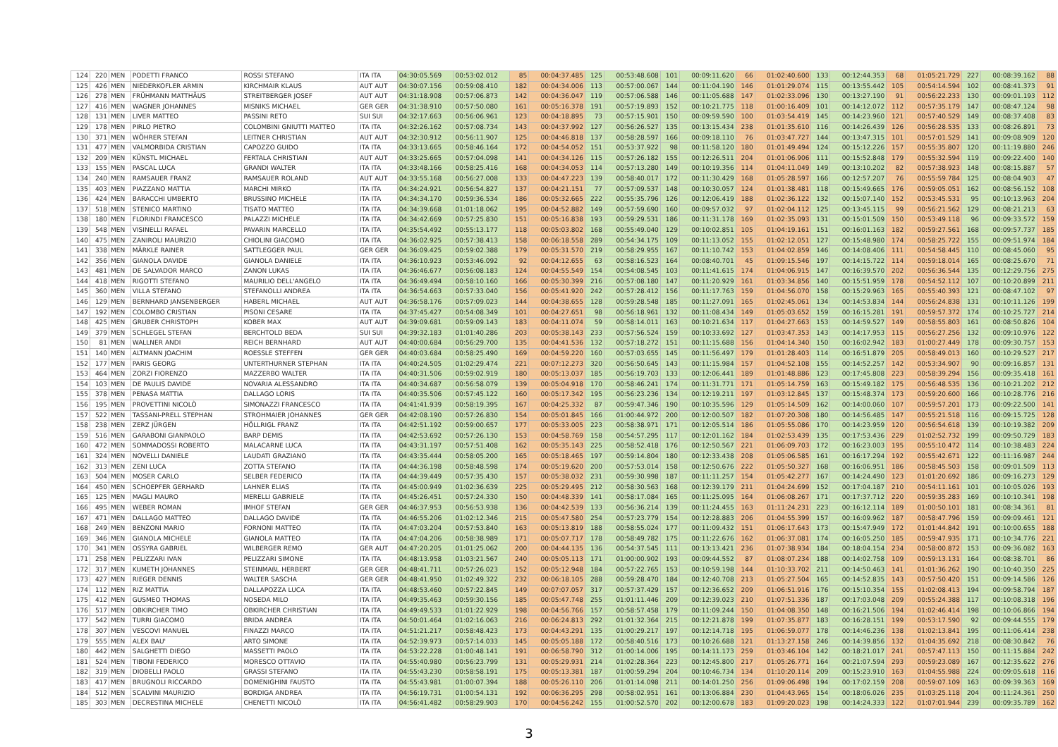| 124 | 220 | MEN | PODETTI FRANCO | ROSSI STEFANO | ITA ITA | 04:30:05.569 | 00:53:02.012 | 85 | 00:04:37.485 | 125 | 00:53:48.608 | 101 | 00:09:11.620 | 66 | 01:02:40.600 | 133 | 00:12:44.353 | 68 | 01:05:21.729 | 227 | 00:08:39.162 | 88 |
| 125 | 426 | MEN | NIEDERKOFLER ARMIN | KIRCHMAIR KLAUS | AUT AUT | 04:30:07.156 | 00:59:08.410 | 182 | 00:04:34.006 | 113 | 00:57:00.067 | 144 | 00:11:04.190 | 146 | 01:01:29.074 | 115 | 00:13:55.442 | 105 | 00:54:14.594 | 102 | 00:08:41.373 | 91 |
| 126 | 278 | MEN | FRÜHMANN MATTHÄUS | STREITBERGER JOSEF | AUT AUT | 04:31:18.908 | 00:57:06.873 | 142 | 00:04:36.047 | 119 | 00:57:06.588 | 146 | 00:11:05.688 | 147 | 01:02:33.096 | 130 | 00:13:27.190 | 91 | 00:56:22.233 | 130 | 00:09:01.193 | 112 |
| 127 | 416 | MEN | WAGNER JOHANNES | MISNIKS MICHAEL | GER GER | 04:31:38.910 | 00:57:50.080 | 161 | 00:05:16.378 | 191 | 00:57:19.893 | 152 | 00:10:21.775 | 118 | 01:00:16.409 | 101 | 00:14:12.072 | 112 | 00:57:35.179 | 147 | 00:08:47.124 | 98 |
| 128 | 131 | MEN | LIVER MATTEO | PASSINI RETO | SUI SUI | 04:32:17.663 | 00:56:06.961 | 123 | 00:04:18.895 | 73 | 00:57:15.901 | 150 | 00:09:59.590 | 100 | 01:03:54.419 | 145 | 00:14:23.960 | 121 | 00:57:40.529 | 149 | 00:08:37.408 | 83 |
| 129 | 178 | MEN | PIRLO PIETRO | COLOMBINI GNIUTTI MATTEO | ITA ITA | 04:32:26.162 | 00:57:08.734 | 143 | 00:04:37.992 | 127 | 00:56:26.527 | 135 | 00:13:15.434 | 238 | 01:01:35.610 | 116 | 00:14:26.439 | 126 | 00:56:28.535 | 133 | 00:08:26.891 | 73 |
| 130 | 371 | MEN | WÖHRER STEFAN | LEITNER CHRISTIAN | AUT AUT | 04:32:30.912 | 00:56:11.907 | 125 | 00:04:46.818 | 137 | 00:58:28.597 | 166 | 00:09:18.110 | 76 | 01:03:47.727 | 144 | 00:13:47.315 | 101 | 00:57:01.529 | 141 | 00:09:08.909 | 120 |
| 131 | 477 | MEN | VALMORBIDA CRISTIAN | CAPOZZO GUIDO | ITA ITA | 04:33:13.665 | 00:58:46.164 | 172 | 00:04:54.052 | 151 | 00:53:37.922 | 98 | 00:11:58.120 | 180 | 01:01:49.494 | 124 | 00:15:12.226 | 157 | 00:55:35.807 | 120 | 00:11:19.880 | 246 |
| 132 | 209 | MEN | KÜNSTL MICHAEL | FERTALA CHRISTIAN | AUT AUT | 04:33:25.665 | 00:57:04.098 | 141 | 00:04:34.126 | 115 | 00:57:26.182 | 155 | 00:12:26.511 | 204 | 01:01:06.906 | 111 | 00:15:52.848 | 179 | 00:55:32.594 | 119 | 00:09:22.400 | 140 |
| 133 | 155 | MEN | PASCAL LUCA | GRANDI WALTER | ITA ITA | 04:33:48.166 | 00:58:25.416 | 168 | 00:04:34.053 | 114 | 00:57:13.280 | 149 | 00:10:19.356 | 114 | 01:04:11.049 | 149 | 00:13:10.202 | 82 | 00:57:38.923 | 148 | 00:08:15.887 | 57 |
| 134 | 240 | MEN | RAMSAUER FRANZ | RAMSAUER ROLAND | AUT AUT | 04:33:55.168 | 00:56:27.008 | 133 | 00:04:47.223 | 139 | 00:58:40.017 | 172 | 00:11:30.429 | 168 | 01:05:28.597 | 166 | 00:12:57.207 | 76 | 00:55:59.784 | 125 | 00:08:04.903 | 47 |
| 135 | 403 | MEN | PIAZZANO MATTIA | MARCHI MIRKO | ITA ITA | 04:34:24.921 | 00:56:54.827 | 137 | 00:04:21.151 | 77 | 00:57:09.537 | 148 | 00:10:30.057 | 124 | 01:01:38.481 | 118 | 00:15:49.665 | 176 | 00:59:05.051 | 162 | 00:08:56.152 | 108 |
| 136 | 424 | MEN | BARACCHI UMBERTO | BRUSSINO MICHELE | ITA ITA | 04:34:34.170 | 00:59:36.534 | 186 | 00:05:32.665 | 222 | 00:55:35.796 | 126 | 00:12:06.419 | 188 | 01:02:36.122 | 132 | 00:15:07.140 | 152 | 00:53:45.531 | 95 | 00:10:13.963 | 204 |
| 137 | 518 | MEN | STENICO MARTINO | TISATO MATTEO | ITA ITA | 04:34:39.668 | 01:01:18.062 | 195 | 00:04:52.882 | 149 | 00:57:59.690 | 160 | 00:09:57.032 | 97 | 01:02:04.112 | 125 | 00:13:45.115 | 99 | 00:56:21.562 | 129 | 00:08:21.213 | 63 |
| 138 | 180 | MEN | FLORINDI FRANCESCO | PALAZZI MICHELE | ITA ITA | 04:34:42.669 | 00:57:25.830 | 151 | 00:05:16.838 | 193 | 00:59:29.531 | 186 | 00:11:31.178 | 169 | 01:02:35.093 | 131 | 00:15:01.509 | 150 | 00:53:49.118 | 96 | 00:09:33.572 | 159 |
| 139 | 548 | MEN | VISINELLI RAFAEL | PAVARIN MARCELLO | ITA ITA | 04:35:54.492 | 00:55:13.177 | 118 | 00:05:03.802 | 168 | 00:55:49.040 | 129 | 00:10:02.851 | 105 | 01:04:19.161 | 151 | 00:16:01.163 | 182 | 00:59:27.561 | 168 | 00:09:57.737 | 185 |
| 140 | 475 | MEN | ZANIROLI MAURIZIO | CHIOLINI GIACOMO | ITA ITA | 04:36:02.925 | 00:57:38.413 | 158 | 00:06:18.558 | 289 | 00:54:34.175 | 109 | 00:11:13.052 | 155 | 01:02:12.051 | 127 | 00:15:48.980 | 174 | 00:58:25.722 | 155 | 00:09:51.974 | 184 |
| 141 | 338 | MEN | MÄRKLE RAINER | SATTLEGGER PAUL | GER GER | 04:36:09.425 | 00:59:02.388 | 179 | 00:05:31.570 | 219 | 00:58:29.955 | 167 | 00:11:10.742 | 153 | 01:04:02.859 | 146 | 00:14:08.406 | 111 | 00:54:58.445 | 110 | 00:08:45.060 | 95 |
| 142 | 356 | MEN | GIANOLA DAVIDE | GIANOLA DANIELE | ITA ITA | 04:36:10.923 | 00:53:46.092 | 92 | 00:04:12.655 | 63 | 00:58:16.523 | 164 | 00:08:40.701 | 45 | 01:09:15.546 | 197 | 00:14:15.722 | 114 | 00:59:18.014 | 165 | 00:08:25.670 | 71 |
| 143 | 481 | MEN | DE SALVADOR MARCO | ZANON LUKAS | ITA ITA | 04:36:46.677 | 00:56:08.183 | 124 | 00:04:55.549 | 154 | 00:54:08.545 | 103 | 00:11:41.615 | 174 | 01:04:06.915 | 147 | 00:16:39.570 | 202 | 00:56:36.544 | 135 | 00:12:29.756 | 275 |
| 144 | 418 | MEN | RIGOTTI STEFANO | MAURILIO DELL'ANGELO | ITA ITA | 04:36:49.494 | 00:58:10.160 | 166 | 00:05:30.399 | 216 | 00:57:08.180 | 147 | 00:11:20.929 | 161 | 01:03:34.856 | 140 | 00:15:51.959 | 178 | 00:54:52.112 | 107 | 00:10:20.899 | 211 |
| 145 | 360 | MEN | VILLA STEFANO | STEFANOLLI ANDREA | ITA ITA | 04:36:54.663 | 00:57:33.040 | 156 | 00:05:41.920 | 242 | 00:57:28.412 | 156 | 00:11:17.763 | 159 | 01:04:56.070 | 158 | 00:15:29.963 | 165 | 00:55:40.393 | 121 | 00:08:47.102 | 97 |
| 146 | 129 | MEN | BERNHARD JANSENBERGER | HABERL MICHAEL | AUT AUT | 04:36:58.176 | 00:57:09.023 | 144 | 00:04:38.655 | 128 | 00:59:28.548 | 185 | 00:11:27.091 | 165 | 01:02:45.061 | 134 | 00:14:53.834 | 144 | 00:56:24.838 | 131 | 00:10:11.126 | 199 |
| 147 | 192 | MEN | COLOMBO CRISTIAN | PISONI CESARE | ITA ITA | 04:37:45.427 | 00:54:08.349 | 101 | 00:04:27.651 | 98 | 00:56:18.961 | 132 | 00:11:08.434 | 149 | 01:05:03.652 | 159 | 00:16:15.281 | 191 | 00:59:57.372 | 174 | 00:10:25.727 | 214 |
| 148 | 425 | MEN | GRUBER CHRISTOPH | KOBER MAX | AUT AUT | 04:39:09.681 | 00:59:09.143 | 183 | 00:04:11.074 | 59 | 00:58:14.011 | 163 | 00:10:21.634 | 117 | 01:04:27.663 | 153 | 00:14:59.527 | 149 | 00:58:55.803 | 161 | 00:08:50.826 | 104 |
| 149 | 379 | MEN | SCHLEGEL STEFAN | BERCHTOLD BEDA | SUI SUI | 04:39:32.183 | 01:01:40.286 | 203 | 00:05:38.143 | 233 | 00:57:56.524 | 159 | 00:10:33.692 | 127 | 01:03:47.353 | 143 | 00:14:17.953 | 115 | 00:56:27.256 | 132 | 00:09:10.976 | 122 |
| 150 | 81 | MEN | WALLNER ANDI | REICH BERNHARD | AUT AUT | 04:40:00.684 | 00:56:29.700 | 135 | 00:04:41.536 | 132 | 00:57:18.272 | 151 | 00:11:15.688 | 156 | 01:04:14.340 | 150 | 00:16:02.942 | 183 | 01:00:27.449 | 178 | 00:09:30.757 | 153 |
| 151 | 140 | MEN | ALTMANN JOACHIM | ROESSLE STEFFEN | GER GER | 04:40:03.684 | 00:58:25.490 | 169 | 00:04:59.220 | 160 | 00:57:03.655 | 145 | 00:11:56.497 | 179 | 01:01:28.403 | 114 | 00:16:51.879 | 205 | 00:58:49.013 | 160 | 00:10:29.527 | 217 |
| 152 | 177 | MEN | PARIS GEORG | UNTERTHURNER STEPHAN | ITA ITA | 04:40:24.505 | 01:02:29.474 | 221 | 00:07:12.273 | 320 | 00:56:50.645 | 143 | 00:11:15.984 | 157 | 01:04:52.108 | 155 | 00:14:52.257 | 142 | 00:53:34.907 | 90 | 00:09:16.857 | 131 |
| 153 | 464 | MEN | ZORZI FIORENZO | MAZZERBO WALTER | ITA ITA | 04:40:31.506 | 00:59:02.919 | 180 | 00:05:13.037 | 185 | 00:56:19.703 | 133 | 00:12:06.441 | 189 | 01:01:48.886 | 123 | 00:17:45.808 | 223 | 00:58:39.294 | 156 | 00:09:35.418 | 161 |
| 154 | 103 | MEN | DE PAULIS DAVIDE | NOVARIA ALESSANDRO | ITA ITA | 04:40:34.687 | 00:56:58.079 | 139 | 00:05:04.918 | 170 | 00:58:46.241 | 174 | 00:11:31.771 | 171 | 01:05:14.759 | 163 | 00:15:49.182 | 175 | 00:56:48.535 | 136 | 00:10:21.202 | 212 |
| 155 | 378 | MEN | PENASA MATTIA | DALLAGO LORIS | ITA ITA | 04:40:35.506 | 00:57:45.122 | 160 | 00:05:17.342 | 195 | 00:56:23.236 | 134 | 00:12:19.211 | 197 | 01:03:12.845 | 137 | 00:15:48.374 | 173 | 00:59:20.600 | 166 | 00:10:28.776 | 216 |
| 156 | 195 | MEN | PROVETTINI NICOLÒ | SIMONAZZI FRANCESCO | ITA ITA | 04:41:41.939 | 00:58:19.395 | 167 | 00:04:25.332 | 87 | 00:59:47.346 | 190 | 00:10:35.596 | 129 | 01:05:14.509 | 162 | 00:14:00.060 | 107 | 00:59:57.201 | 173 | 00:09:22.500 | 141 |
| 157 | 522 | MEN | TASSANI-PRELL STEPHAN | STROHMAIER JOHANNES | GER GER | 04:42:08.190 | 00:57:26.830 | 154 | 00:05:01.845 | 166 | 01:00:44.972 | 200 | 00:12:00.507 | 182 | 01:07:20.308 | 180 | 00:14:56.485 | 147 | 00:55:21.518 | 116 | 00:09:15.725 | 128 |
| 158 | 238 | MEN | ZERZ JÜRGEN | HÖLLRIGL FRANZ | ITA ITA | 04:42:51.192 | 00:59:00.657 | 177 | 00:05:33.005 | 223 | 00:58:38.971 | 171 | 00:12:05.514 | 186 | 01:05:55.086 | 170 | 00:14:23.959 | 120 | 00:56:54.618 | 139 | 00:10:19.382 | 209 |
| 159 | 516 | MEN | GARABONI GIANPAOLO | BARP DEMIS | ITA ITA | 04:42:53.692 | 00:57:26.130 | 153 | 00:04:58.769 | 158 | 00:54:57.295 | 117 | 00:12:01.162 | 184 | 01:02:53.439 | 135 | 00:17:53.436 | 229 | 01:02:52.732 | 199 | 00:09:50.729 | 183 |
| 160 | 472 | MEN | SOMMADOSSI ROBERTO | MALACARNE LUCA | ITA ITA | 04:43:31.197 | 00:57:51.408 | 162 | 00:05:35.143 | 225 | 00:58:52.418 | 176 | 00:12:50.567 | 221 | 01:06:09.703 | 172 | 00:16:23.003 | 195 | 00:55:10.472 | 114 | 00:10:38.483 | 224 |
| 161 | 324 | MEN | NOVELLI DANIELE | LAUDATI GRAZIANO | ITA ITA | 04:43:35.444 | 00:58:05.200 | 165 | 00:05:18.465 | 197 | 00:59:14.804 | 180 | 00:12:33.438 | 208 | 01:05:06.585 | 161 | 00:16:17.294 | 192 | 00:55:42.671 | 122 | 00:11:16.987 | 244 |
| 162 | 313 | MEN | ZENI LUCA | ZOTTA STEFANO | ITA ITA | 04:44:36.198 | 00:58:48.598 | 174 | 00:05:19.620 | 200 | 00:57:53.014 | 158 | 00:12:50.676 | 222 | 01:05:50.327 | 168 | 00:16:06.951 | 186 | 00:58:45.503 | 158 | 00:09:01.509 | 113 |
| 163 | 504 | MEN | MOSER CARLO | SELBER FEDERICO | ITA ITA | 04:44:39.449 | 00:57:35.430 | 157 | 00:05:38.032 | 231 | 00:59:30.998 | 187 | 00:11:11.257 | 154 | 01:05:42.277 | 167 | 00:14:24.490 | 123 | 01:01:20.692 | 186 | 00:09:16.273 | 129 |
| 164 | 450 | MEN | SCHOEPFER GERHARD | LAHNER ELIAS | ITA ITA | 04:45:00.949 | 01:02:36.639 | 225 | 00:05:29.495 | 212 | 00:58:30.563 | 168 | 00:12:39.179 | 211 | 01:04:24.699 | 152 | 00:17:04.187 | 210 | 00:54:11.161 | 101 | 00:10:05.026 | 193 |
| 165 | 125 | MEN | MAGLI MAURO | MERELLI GABRIELE | ITA ITA | 04:45:26.451 | 00:57:24.330 | 150 | 00:04:48.339 | 141 | 00:58:17.084 | 165 | 00:11:25.095 | 164 | 01:06:08.267 | 171 | 00:17:37.712 | 220 | 00:59:35.283 | 169 | 00:10:10.341 | 198 |
| 166 | 495 | MEN | WEBER ROMAN | IMHOF STEFAN | GER GER | 04:46:37.953 | 00:56:53.938 | 136 | 00:04:42.539 | 133 | 00:56:36.214 | 139 | 00:11:24.455 | 163 | 01:11:24.231 | 223 | 00:16:12.114 | 189 | 01:00:50.101 | 181 | 00:08:34.361 | 81 |
| 167 | 471 | MEN | DALLAGO MATTEO | DALLAGO DAVIDE | ITA ITA | 04:46:55.206 | 01:02:12.346 | 215 | 00:05:47.580 | 254 | 00:57:23.779 | 154 | 00:12:28.883 | 206 | 01:04:55.399 | 157 | 00:16:09.962 | 187 | 00:58:47.796 | 159 | 00:09:09.461 | 121 |
| 168 | 249 | MEN | BENZONI MARIO | FORNONI MATTEO | ITA ITA | 04:47:03.204 | 00:57:53.840 | 163 | 00:05:13.819 | 188 | 00:58:55.024 | 177 | 00:11:09.432 | 151 | 01:06:17.643 | 173 | 00:15:47.949 | 172 | 01:01:44.842 | 191 | 00:10:00.655 | 188 |
| 169 | 346 | MEN | GIANOLA MICHELE | GIANOLA MATTEO | ITA ITA | 04:47:04.206 | 00:58:38.989 | 171 | 00:05:07.717 | 178 | 00:58:49.782 | 175 | 00:11:22.676 | 162 | 01:06:37.081 | 174 | 00:16:05.250 | 185 | 00:59:47.935 | 171 | 00:10:34.776 | 221 |
| 170 | 341 | MEN | OSSYRA GABRIEL | WILBERGER REMO | GER AUT | 04:47:20.205 | 01:01:25.062 | 200 | 00:04:44.135 | 136 | 00:54:37.545 | 111 | 00:13:13.421 | 236 | 01:07:38.934 | 184 | 00:18:04.154 | 234 | 00:58:00.872 | 153 | 00:09:36.082 | 163 |
| 171 | 258 | MEN | PELIZZARI IVAN | PELIZZARI SIMONE | ITA ITA | 04:48:13.958 | 01:03:21.567 | 240 | 00:05:05.113 | 171 | 01:00:00.902 | 193 | 00:09:44.552 | 87 | 01:08:07.234 | 188 | 00:14:02.758 | 109 | 00:59:13.131 | 164 | 00:08:38.701 | 86 |
| 172 | 317 | MEN | KUMETH JOHANNES | STEINMAßL HERBERT | GER GER | 04:48:41.711 | 00:57:26.023 | 152 | 00:05:12.948 | 184 | 00:57:22.765 | 153 | 00:10:59.198 | 144 | 01:10:33.702 | 211 | 00:14:50.463 | 141 | 01:01:36.262 | 190 | 00:10:40.350 | 225 |
| 173 | 427 | MEN | RIEGER DENNIS | WALTER SASCHA | GER GER | 04:48:41.950 | 01:02:49.322 | 232 | 00:06:18.105 | 288 | 00:59:28.470 | 184 | 00:12:40.708 | 213 | 01:05:27.504 | 165 | 00:14:52.835 | 143 | 00:57:50.420 | 151 | 00:09:14.586 | 126 |
| 174 | 112 | MEN | RIZ MATTIA | DALLAPOZZA LUCA | ITA ITA | 04:48:53.460 | 00:57:22.845 | 149 | 00:07:07.057 | 317 | 00:57:37.429 | 157 | 00:12:36.652 | 209 | 01:06:51.916 | 176 | 00:15:10.354 | 155 | 01:02:08.413 | 194 | 00:09:58.794 | 187 |
| 175 | 412 | MEN | GUSMEO THOMAS | NOSEDA MILO | ITA ITA | 04:49:35.463 | 00:59:30.156 | 185 | 00:05:47.748 | 255 | 01:01:11.446 | 209 | 00:12:39.023 | 210 | 01:07:51.336 | 187 | 00:17:03.048 | 209 | 00:55:24.388 | 117 | 00:10:08.318 | 196 |
| 176 | 517 | MEN | OBKIRCHER TIMO | OBKIRCHER CHRISTIAN | ITA ITA | 04:49:49.533 | 01:01:22.929 | 198 | 00:04:56.766 | 157 | 00:58:57.458 | 179 | 00:11:09.244 | 150 | 01:04:08.350 | 148 | 00:16:21.506 | 194 | 01:02:46.414 | 198 | 00:10:06.866 | 194 |
| 177 | 542 | MEN | TURRI GIACOMO | BRIDA ANDREA | ITA ITA | 04:50:01.464 | 01:02:16.063 | 216 | 00:06:24.813 | 292 | 01:01:32.364 | 215 | 00:12:21.878 | 199 | 01:07:35.877 | 183 | 00:16:28.151 | 199 | 00:53:17.590 | 92 | 00:09:44.555 | 179 |
| 178 | 307 | MEN | VESCOVI MANUEL | FINAZZI MARCO | ITA ITA | 04:51:21.217 | 00:58:48.423 | 173 | 00:04:43.291 | 135 | 01:00:29.217 | 197 | 00:12:14.718 | 195 | 01:06:59.077 | 178 | 00:14:46.236 | 138 | 01:02:13.841 | 195 | 00:11:06.414 | 238 |
| 179 | 555 | MEN | ALEX BAU' | ARTO SIMONE | ITA ITA | 04:52:39.973 | 00:57:14.033 | 145 | 00:05:05.188 | 172 | 00:58:40.516 | 173 | 00:10:26.688 | 121 | 01:13:27.158 | 246 | 00:14:39.856 | 132 | 01:04:35.692 | 218 | 00:08:30.842 | 76 |
| 180 | 442 | MEN | SALGHETTI DIEGO | MASSETTI PAOLO | ITA ITA | 04:53:22.228 | 01:00:48.141 | 191 | 00:06:58.790 | 312 | 01:00:14.006 | 195 | 00:14:11.173 | 259 | 01:03:46.104 | 142 | 00:18:21.017 | 241 | 00:57:47.113 | 150 | 00:11:15.884 | 242 |
| 181 | 524 | MEN | TIBONI FEDERICO | MORESCO OTTAVIO | ITA ITA | 04:55:40.980 | 00:56:23.799 | 131 | 00:05:29.931 | 214 | 01:02:28.364 | 223 | 00:12:45.800 | 217 | 01:05:26.771 | 164 | 00:21:07.594 | 293 | 00:59:23.089 | 167 | 00:12:35.622 | 276 |
| 182 | 319 | MEN | DIOBELLI PAOLO | GRASSI STEFANO | ITA ITA | 04:55:43.230 | 00:58:58.191 | 175 | 00:05:13.381 | 187 | 01:00:59.294 | 204 | 00:10:46.734 | 134 | 01:10:20.114 | 209 | 00:15:23.910 | 163 | 01:04:55.988 | 224 | 00:09:05.618 | 116 |
| 183 | 417 | MEN | BRUGNOLI RICCARDO | DOMENIGHINI FAUSTO | ITA ITA | 04:55:43.981 | 01:00:07.394 | 188 | 00:05:26.110 | 206 | 01:01:14.098 | 211 | 00:14:01.250 | 256 | 01:09:06.498 | 194 | 00:17:02.159 | 208 | 00:59:07.109 | 163 | 00:09:39.363 | 169 |
| 184 | 512 | MEN | SCALVINI MAURIZIO | BORDIGA ANDREA | ITA ITA | 04:56:19.731 | 01:00:54.131 | 192 | 00:06:36.295 | 298 | 00:58:02.951 | 161 | 00:13:06.884 | 230 | 01:04:43.965 | 154 | 00:18:06.026 | 235 | 01:03:25.118 | 204 | 00:11:24.361 | 250 |
| 185 | 303 | MEN | DECRESTINA MICHELE | CHENETTI NICOLÒ | ITA ITA | 04:56:41.482 | 00:58:29.903 | 170 | 00:04:56.242 | 155 | 01:00:52.570 | 202 | 00:12:00.678 | 183 | 01:09:20.023 | 198 | 00:14:24.333 | 122 | 01:07:01.944 | 239 | 00:09:35.789 | 162 |
3